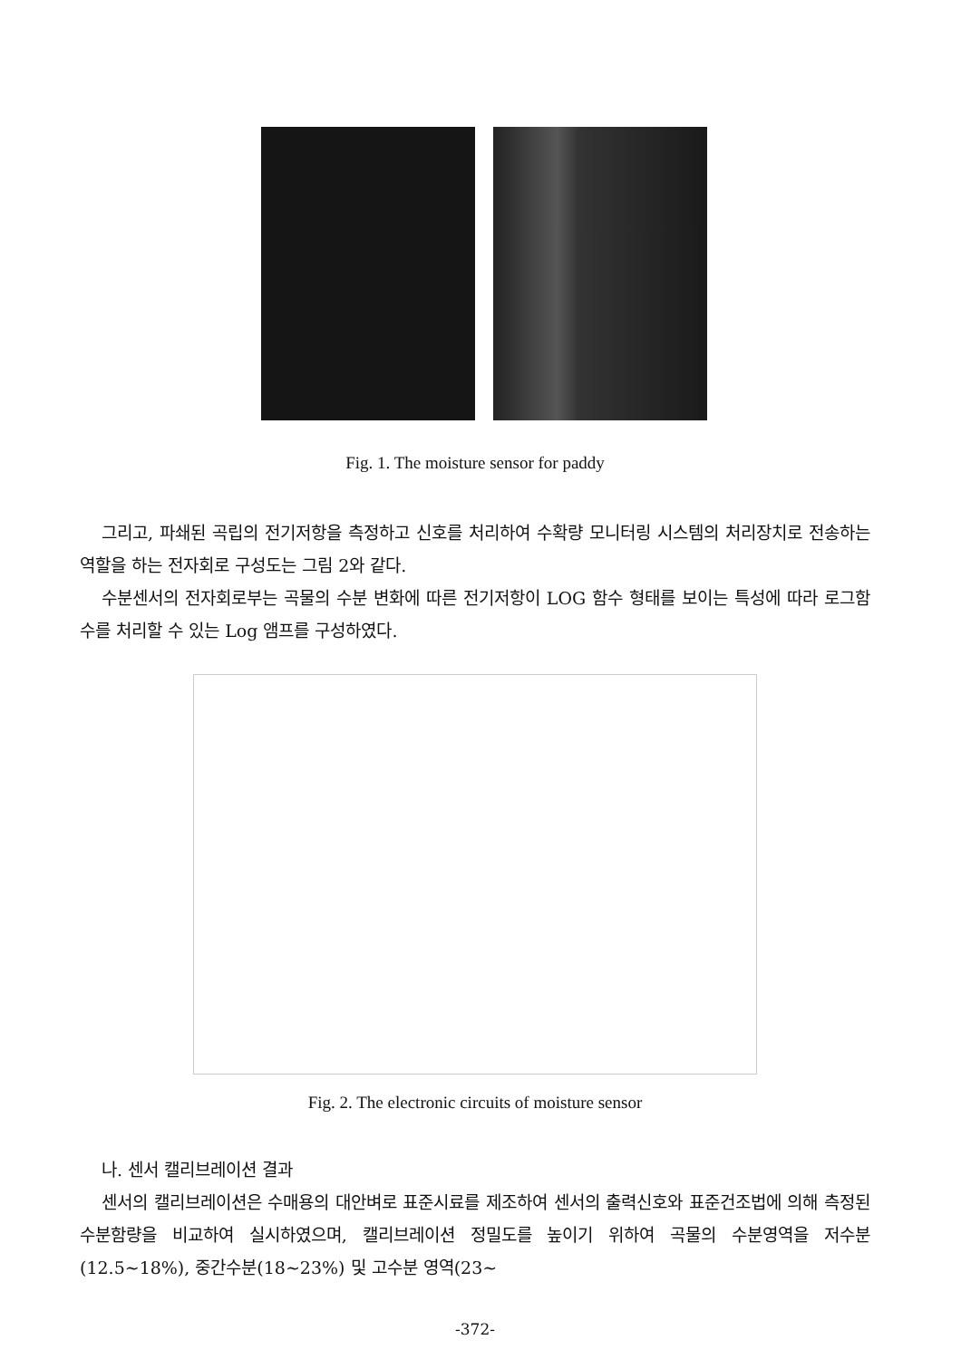Fig. 1. The moisture sensor for paddy
그리고, 파쇄된 곡립의 전기저항을 측정하고 신호를 처리하여 수확량 모니터링 시스템의 처리장치로 전송하는 역할을 하는 전자회로 구성도는 그림 2와 같다.
수분센서의 전자회로부는 곡물의 수분 변화에 따른 전기저항이 LOG 함수 형태를 보이는 특성에 따라 로그함수를 처리할 수 있는 Log 앰프를 구성하였다.
Fig. 2. The electronic circuits of moisture sensor
나. 센서 캘리브레이션 결과
센서의 캘리브레이션은 수매용의 대안벼로 표준시료를 제조하여 센서의 출력신호와 표준건조법에 의해 측정된 수분함량을 비교하여 실시하였으며, 캘리브레이션 정밀도를 높이기 위하여 곡물의 수분영역을 저수분(12.5~18%), 중간수분(18~23%) 및 고수분 영역(23~
-372-